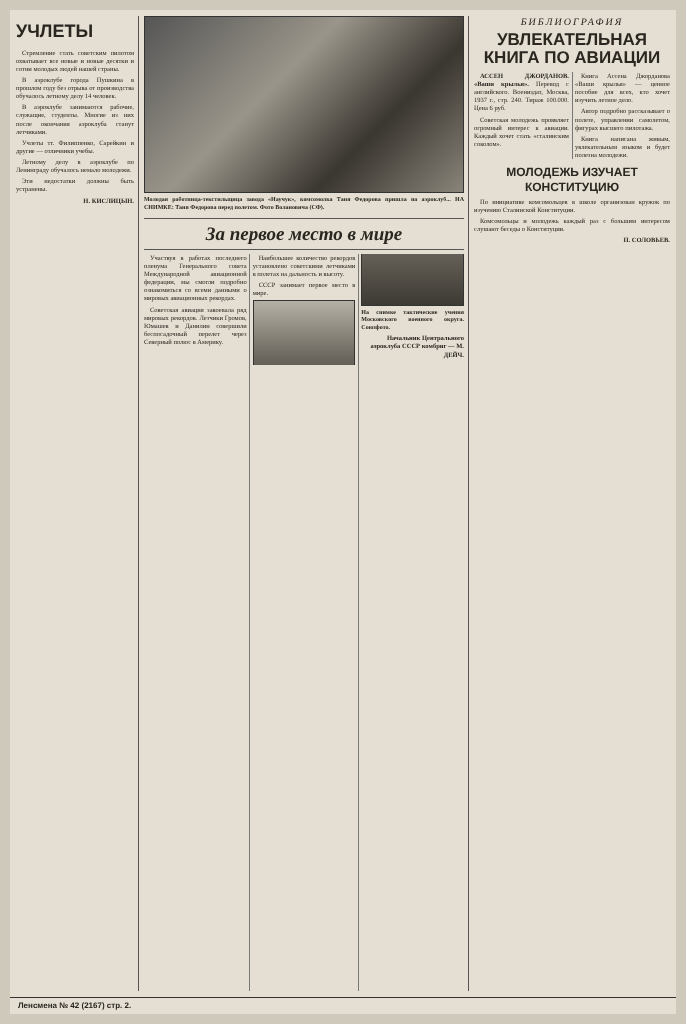УЧЛЕТЫ
Стремление стать советским пилотом охватывает все новые и новые десятки и сотни молодых людей нашей страны.
В аэроклубе города Пушкина в прошлом году без отрыва от производства обучалось летному делу 14 человек.
В аэроклубе занимаются рабочие, служащие, студенты. Многие из них после окончания аэроклуба станут летчиками.
Учлеты тт. Филиппенко, Сарейкин и другие — отличники учебы.
Летному делу в аэроклубе по Ленинграду обучалось немало молодежи.
Эти недостатки должны быть устранены.
Н. КИСЛИЦЫН.
Молодая работница-текстильщица завода «Научук», комсомолка Таня Федорова пришла на аэроклуб... НА СНИМКЕ: Таня Федорова перед полетом. Фото Волановича (СФ).
За первое место в мире
Участвуя в работах последнего пленума Генерального совета Международной авиационной федерации, мы смогли подробно ознакомиться со всеми данными о мировых авиационных рекордах.
Советская авиация завоевала ряд мировых рекордов. Летчики Громов, Юмашев и Данилин совершили беспосадочный перелет через Северный полюс в Америку.
Наибольшее количество рекордов установлено советскими летчиками в полетах на дальность и высоту.
СССР занимает первое место в мире.
На снимке тактические учения Московского военного округа. Союзфото.
Начальник Центрального аэроклуба СССР комбриг — М. ДЕЙЧ.
БИБЛИОГРАФИЯ
УВЛЕКАТЕЛЬНАЯ КНИГА ПО АВИАЦИИ
АССЕН ДЖОРДАНОВ. «Ваши крылья». Перевод с английского. Воениздат, Москва, 1937 г., стр. 240. Тираж 100.000. Цена 6 руб.
Советская молодежь проявляет огромный интерес к авиации. Каждый хочет стать «сталинским соколом».
Книга Ассена Джорданова «Ваши крылья» — ценное пособие для всех, кто хочет изучить летное дело.
Автор подробно рассказывает о полете, управлении самолетом, фигурах высшего пилотажа.
Книга написана живым, увлекательным языком и будет полезна молодежи.
МОЛОДЕЖЬ ИЗУЧАЕТ КОНСТИТУЦИЮ
По инициативе комсомольцев в школе организован кружок по изучению Сталинской Конституции.
Комсомольцы и молодежь каждый раз с большим интересом слушают беседы о Конституции.
П. СОЛОВЬЕВ.
Ленсмена № 42 (2167) стр. 2.